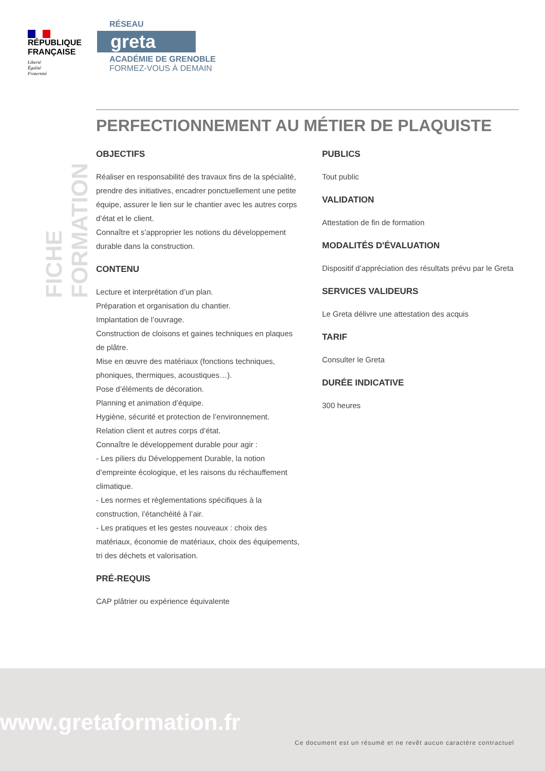RÉPUBLIQUE
FRANÇAISE
Liberté
Égalité
Fraternité
RÉSEAU
greta
ACADÉMIE DE GRENOBLE
FORMEZ-VOUS À DEMAIN
FICHE FORMATION
PERFECTIONNEMENT AU MÉTIER DE PLAQUISTE
OBJECTIFS
Réaliser en responsabilité des travaux fins de la spécialité, prendre des initiatives, encadrer ponctuellement une petite équipe, assurer le lien sur le chantier avec les autres corps d’état et le client.
Connaître et s’approprier les notions du développement durable dans la construction.
CONTENU
Lecture et interprétation d’un plan.
Préparation et organisation du chantier.
Implantation de l’ouvrage.
Construction de cloisons et gaines techniques en plaques de plâtre.
Mise en œuvre des matériaux (fonctions techniques, phoniques, thermiques, acoustiques…).
Pose d’éléments de décoration.
Planning et animation d’équipe.
Hygiène, sécurité et protection de l’environnement.
Relation client et autres corps d’état.
Connaître le développement durable pour agir :
- Les piliers du Développement Durable, la notion d’empreinte écologique, et les raisons du réchauffement climatique.
- Les normes et règlementations spécifiques à la construction, l’étanchéité à l’air.
- Les pratiques et les gestes nouveaux : choix des matériaux, économie de matériaux, choix des équipements, tri des déchets et valorisation.
PRÉ-REQUIS
CAP plâtrier ou expérience équivalente
PUBLICS
Tout public
VALIDATION
Attestation de fin de formation
MODALITÉS D'ÉVALUATION
Dispositif d’appréciation des résultats prévu par le Greta
SERVICES VALIDEURS
Le Greta délivre une attestation des acquis
TARIF
Consulter le Greta
DURÉE INDICATIVE
300 heures
www.gretaformation.fr
Ce document est un résumé et ne revêt aucun caractère contractuel